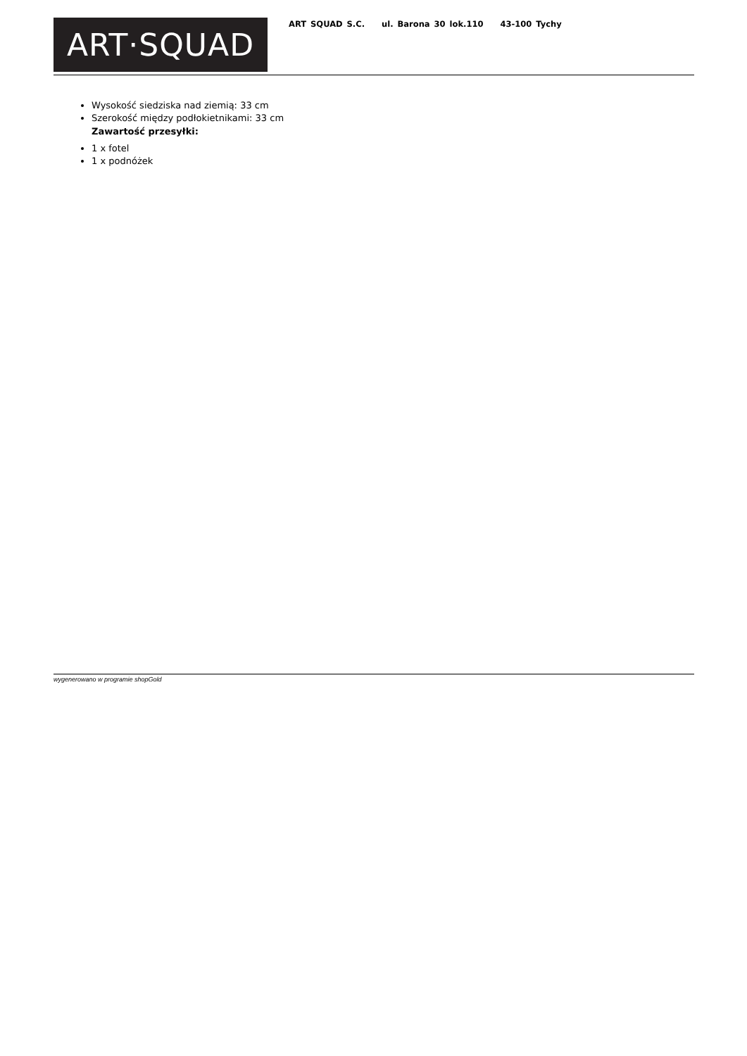ART·SQUAD
ART SQUAD S.C. ul. Barona 30 lok.110 43-100 Tychy
Wysokość siedziska nad ziemią: 33 cm
Szerokość między podłokietnikami: 33 cm
Zawartość przesyłki:
1 x fotel
1 x podnóżek
wygenerowano w programie shopGold